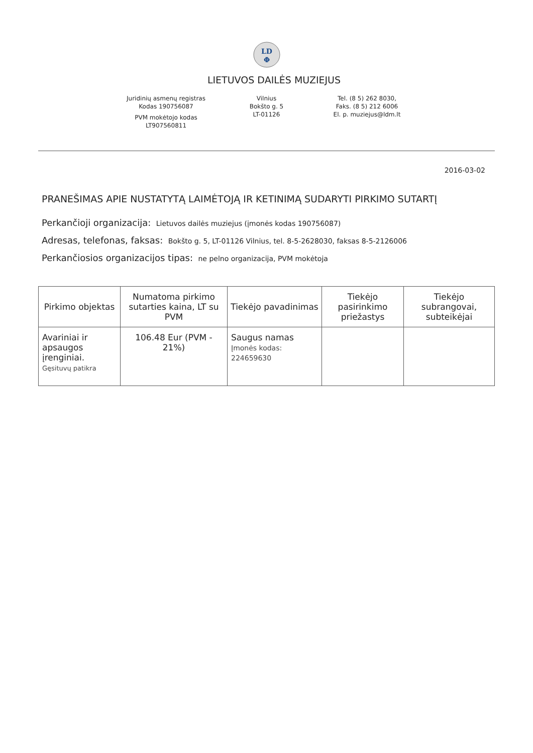LD
Φ
LIETUVOS DAILĖS MUZIEJUS
Juridinių asmenų registras
Kodas 190756087
PVM mokėtojo kodas
LT907560811
Vilnius
Bokšto g. 5
LT-01126
Tel. (8 5) 262 8030,
Faks. (8 5) 212 6006
El. p. muziejus@ldm.lt
2016-03-02
PRANEŠIMAS APIE NUSTATYTĄ LAIMĖTOJĄ IR KETINIMĄ SUDARYTI PIRKIMO SUTARTĮ
Perkančioji organizacija: Lietuvos dailės muziejus (įmonės kodas 190756087)
Adresas, telefonas, faksas: Bokšto g. 5, LT-01126 Vilnius, tel. 8-5-2628030, faksas 8-5-2126006
Perkančiosios organizacijos tipas: ne pelno organizacija, PVM mokėtoja
| Pirkimo objektas | Numatoma pirkimo sutarties kaina, LT su PVM | Tiekėjo pavadinimas | Tiekėjo pasirinkimo priežastys | Tiekėjo subrangovai, subteikėjai |
| --- | --- | --- | --- | --- |
| Avariniai ir apsaugos įrenginiai. Gęsituvų patikra | 106.48 Eur (PVM - 21%) | Saugus namas Įmonės kodas: 224659630 | | |